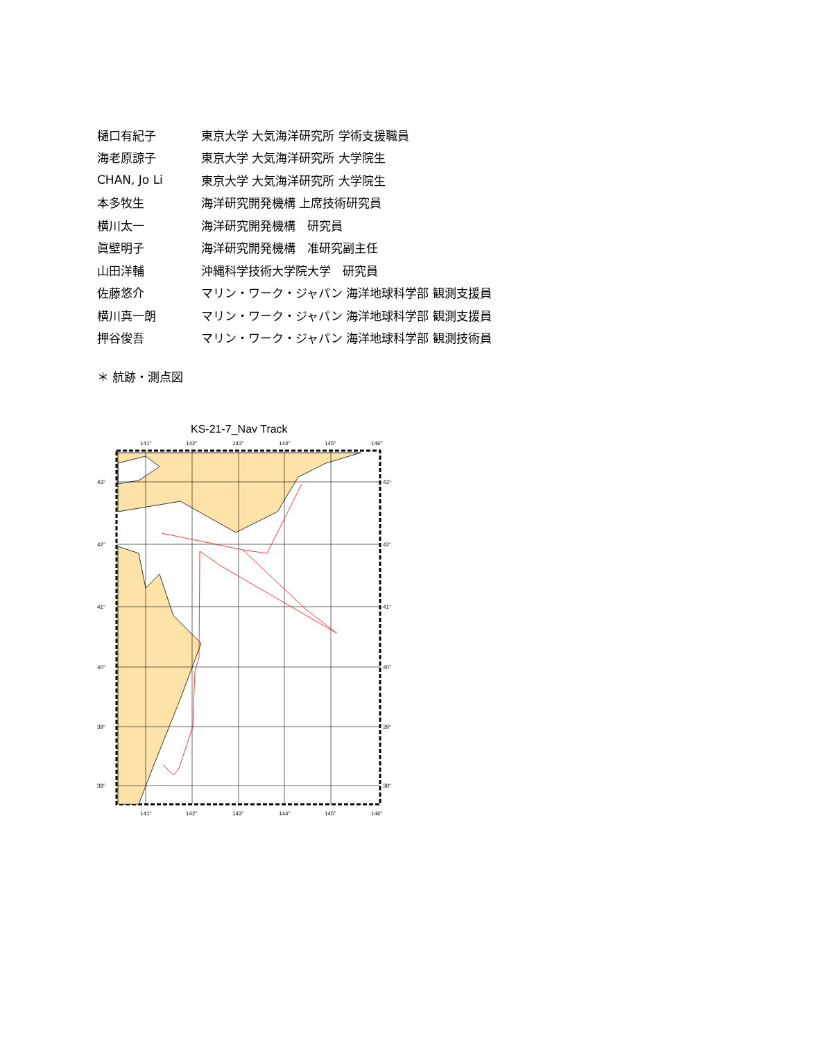| 樋口有紀子 | 東京大学 大気海洋研究所 学術支援職員 |
| 海老原諒子 | 東京大学 大気海洋研究所 大学院生 |
| CHAN, Jo Li | 東京大学 大気海洋研究所 大学院生 |
| 本多牧生 | 海洋研究開発機構 上席技術研究員 |
| 横川太一 | 海洋研究開発機構 研究員 |
| 眞壁明子 | 海洋研究開発機構 准研究副主任 |
| 山田洋輔 | 沖縄科学技術大学院大学 研究員 |
| 佐藤悠介 | マリン・ワーク・ジャパン 海洋地球科学部 観測支援員 |
| 横川真一朗 | マリン・ワーク・ジャパン 海洋地球科学部 観測支援員 |
| 押谷俊吾 | マリン・ワーク・ジャパン 海洋地球科学部 観測技術員 |
＊ 航跡・測点図
KS-21-7_Nav Track
141°
142°
143°
144°
145°
146°
43°
42°
41°
40°
39°
38°
43°
42°
41°
40°
39°
38°
141°
142°
143°
144°
145°
146°